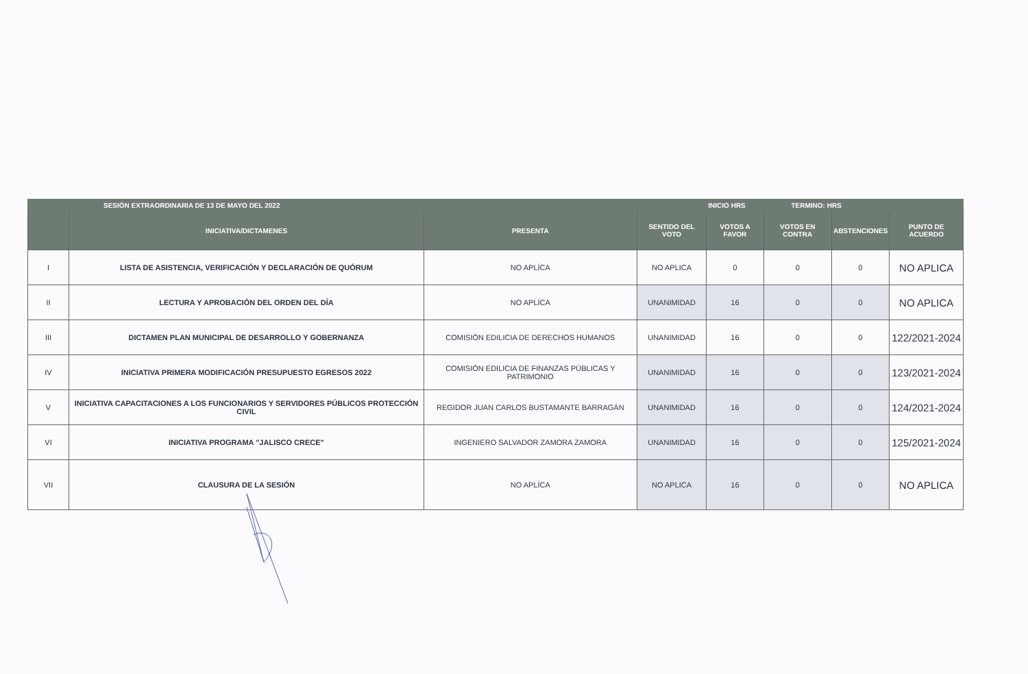| SESIÓN EXTRAORDINARIA DE 13 DE MAYO DEL 2022 | | | | INICIO HRS TERMINO: HRS | | | |
| --- | --- | --- | --- | --- | --- | --- | --- |
| | INICIATIVA/DICTAMENES | PRESENTA | SENTIDO DEL VOTO | VOTOS A FAVOR | VOTOS EN CONTRA | ABSTENCIONES | PUNTO DE ACUERDO |
| I | LISTA DE ASISTENCIA, VERIFICACIÓN Y DECLARACIÓN DE QUÓRUM | NO APLÍCA | NO APLICA | 0 | 0 | 0 | NO APLICA |
| II | LECTURA Y APROBACIÓN DEL ORDEN DEL DÍA | NO APLÍCA | UNANIMIDAD | 16 | 0 | 0 | NO APLICA |
| III | DICTAMEN PLAN MUNICIPAL DE DESARROLLO Y GOBERNANZA | COMISIÓN EDILICIA DE DERECHOS HUMANOS | UNANIMIDAD | 16 | 0 | 0 | 122/2021-2024 |
| IV | INICIATIVA PRIMERA MODIFICACIÓN PRESUPUESTO EGRESOS 2022 | COMISIÓN EDILICIA DE FINANZAS PÚBLICAS Y PATRIMONIO | UNANIMIDAD | 16 | 0 | 0 | 123/2021-2024 |
| V | INICIATIVA CAPACITACIONES A LOS FUNCIONARIOS Y SERVIDORES PÚBLICOS PROTECCIÓN CIVIL | REGIDOR JUAN CARLOS BUSTAMANTE BARRAGÁN | UNANIMIDAD | 16 | 0 | 0 | 124/2021-2024 |
| VI | INICIATIVA PROGRAMA "JALISCO CRECE" | INGENIERO SALVADOR ZAMORA ZAMORA | UNANIMIDAD | 16 | 0 | 0 | 125/2021-2024 |
| VII | CLAUSURA DE LA SESIÓN | NO APLÍCA | NO APLICA | 16 | 0 | 0 | NO APLICA |